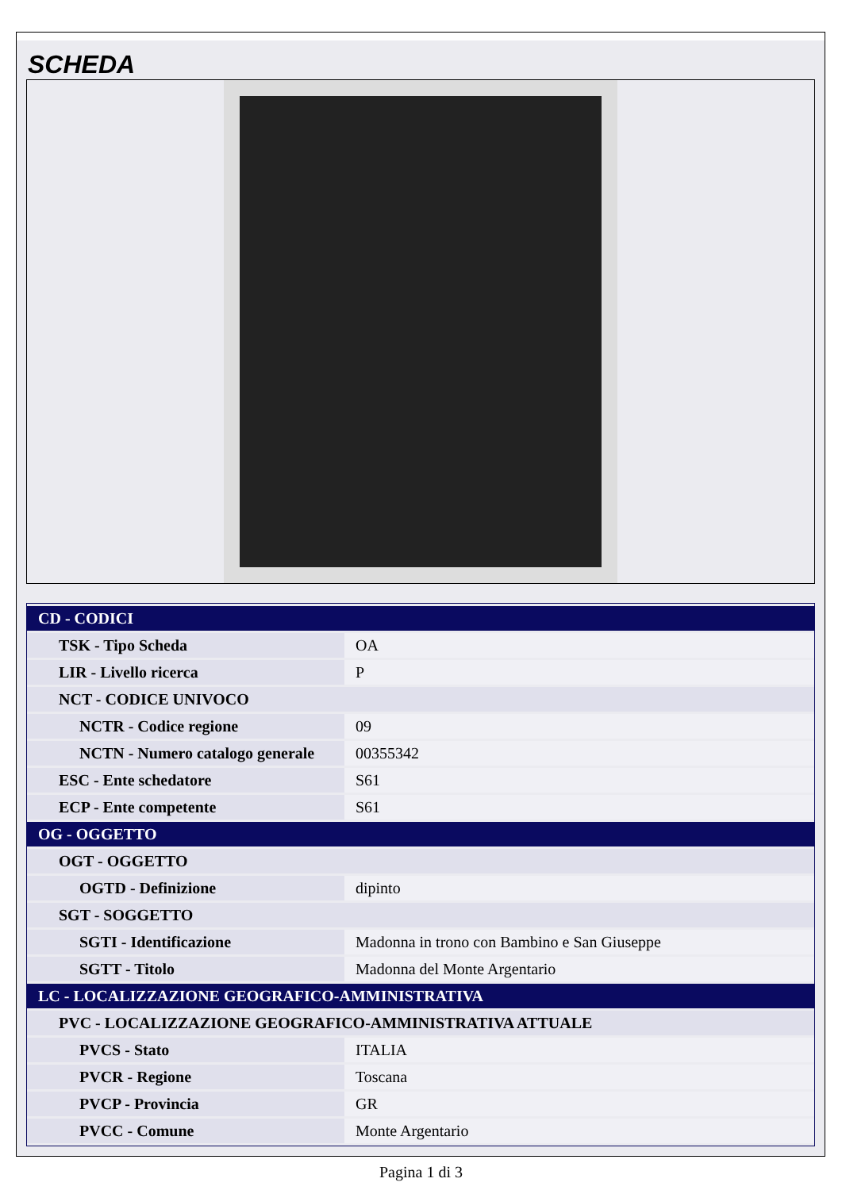SCHEDA
| CD - CODICI | |
| TSK - Tipo Scheda | OA |
| LIR - Livello ricerca | P |
| NCT - CODICE UNIVOCO | |
| NCTR - Codice regione | 09 |
| NCTN - Numero catalogo generale | 00355342 |
| ESC - Ente schedatore | S61 |
| ECP - Ente competente | S61 |
| OG - OGGETTO | |
| OGT - OGGETTO | |
| OGTD - Definizione | dipinto |
| SGT - SOGGETTO | |
| SGTI - Identificazione | Madonna in trono con Bambino e San Giuseppe |
| SGTT - Titolo | Madonna del Monte Argentario |
| LC - LOCALIZZAZIONE GEOGRAFICO-AMMINISTRATIVA | |
| PVC - LOCALIZZAZIONE GEOGRAFICO-AMMINISTRATIVA ATTUALE | |
| PVCS - Stato | ITALIA |
| PVCR - Regione | Toscana |
| PVCP - Provincia | GR |
| PVCC - Comune | Monte Argentario |
Pagina 1 di 3